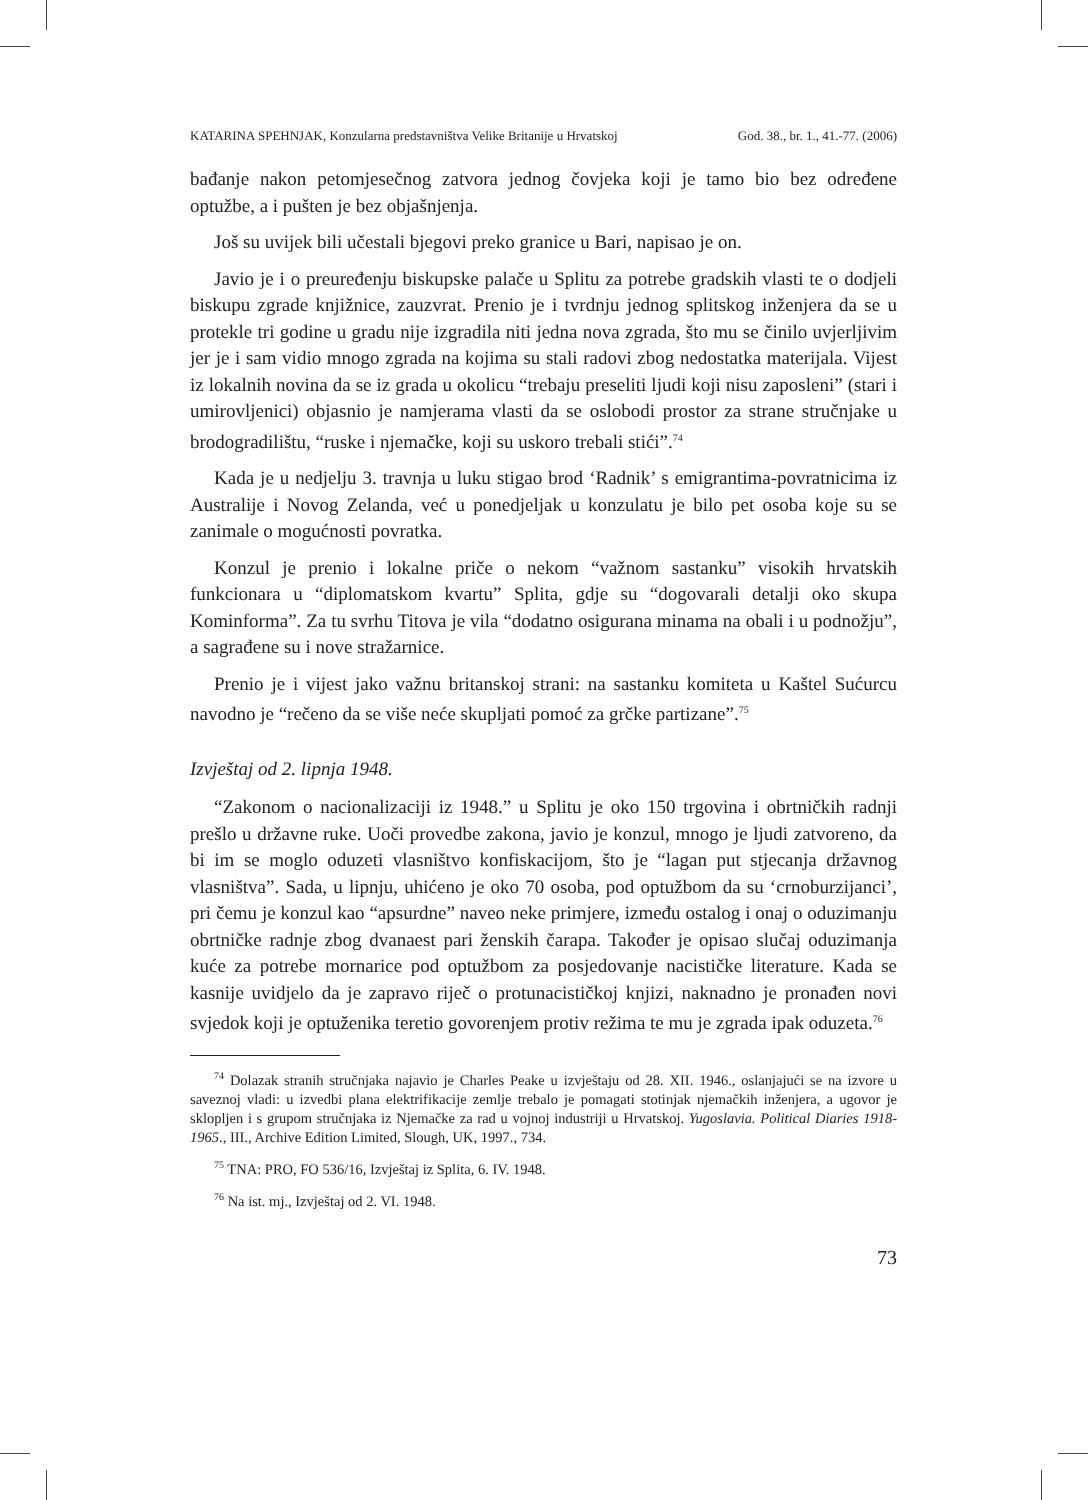KATARINA SPEHNJAK, Konzularna predstavništva Velike Britanije u Hrvatskoj God. 38., br. 1., 41.-77. (2006)
bađanje nakon petomjesečnog zatvora jednog čovjeka koji je tamo bio bez određene optužbe, a i pušten je bez objašnjenja.
Još su uvijek bili učestali bjegovi preko granice u Bari, napisao je on.
Javio je i o preuređenju biskupske palače u Splitu za potrebe gradskih vlasti te o dodjeli biskupu zgrade knjižnice, zauzvrat. Prenio je i tvrdnju jednog splitskog inženjera da se u protekle tri godine u gradu nije izgradila niti jedna nova zgrada, što mu se činilo uvjerljivim jer je i sam vidio mnogo zgrada na kojima su stali radovi zbog nedostatka materijala. Vijest iz lokalnih novina da se iz grada u okolicu “trebaju preseliti ljudi koji nisu zaposleni” (stari i umirovljenici) objasnio je namjerama vlasti da se oslobodi prostor za strane stručnjake u brodogradilištu, “ruske i njemačke, koji su uskoro trebali stići”.<sup>74</sup>
Kada je u nedjelju 3. travnja u luku stigao brod ‘Radnik’ s emigrantima-povratnicima iz Australije i Novog Zelanda, već u ponedjeljak u konzulatu je bilo pet osoba koje su se zanimale o mogućnosti povratka.
Konzul je prenio i lokalne priče o nekom “važnom sastanku” visokih hrvatskih funkcionara u “diplomatskom kvartu” Splita, gdje su “dogovarali detalji oko skupa Kominforma”. Za tu svrhu Titova je vila “dodatno osigurana minama na obali i u podnožju”, a sagrađene su i nove stražarnice.
Prenio je i vijest jako važnu britanskoj strani: na sastanku komiteta u Kaštel Sućurcu navodno je “rečeno da se više neće skupljati pomoć za grčke partizane”.<sup>75</sup>
Izvještaj od 2. lipnja 1948.
“Zakonom o nacionalizaciji iz 1948.” u Splitu je oko 150 trgovina i obrtničkih radnji prešlo u državne ruke. Uoči provedbe zakona, javio je konzul, mnogo je ljudi zatvoreno, da bi im se moglo oduzeti vlasništvo konfiskacijom, što je “lagan put stjecanja državnog vlasništva”. Sada, u lipnju, uhićeno je oko 70 osoba, pod optužbom da su ‘crnoburzijanci’, pri čemu je konzul kao “apsurdne” naveo neke primjere, između ostalog i onaj o oduzimanju obrtničke radnje zbog dvanaest pari ženskih čarapa. Također je opisao slučaj oduzimanja kuće za potrebe mornarice pod optužbom za posjedovanje nacističke literature. Kada se kasnije uvidjelo da je zapravo riječ o protunacističkoj knjizi, naknadno je pronađen novi svjedok koji je optuženika teretio govorenjem protiv režima te mu je zgrada ipak oduzeta.<sup>76</sup>
<sup>74</sup> Dolazak stranih stručnjaka najavio je Charles Peake u izvještaju od 28. XII. 1946., oslanjajući se na izvore u saveznoj vladi: u izvedbi plana elektrifikacije zemlje trebalo je pomagati stotinjak njemačkih inženjera, a ugovor je sklopljen i s grupom stručnjaka iz Njemačke za rad u vojnoj industriji u Hrvatskoj. Yugoslavia. Political Diaries 1918-1965., III., Archive Edition Limited, Slough, UK, 1997., 734.
<sup>75</sup> TNA: PRO, FO 536/16, Izvještaj iz Splita, 6. IV. 1948.
<sup>76</sup> Na ist. mj., Izvještaj od 2. VI. 1948.
73